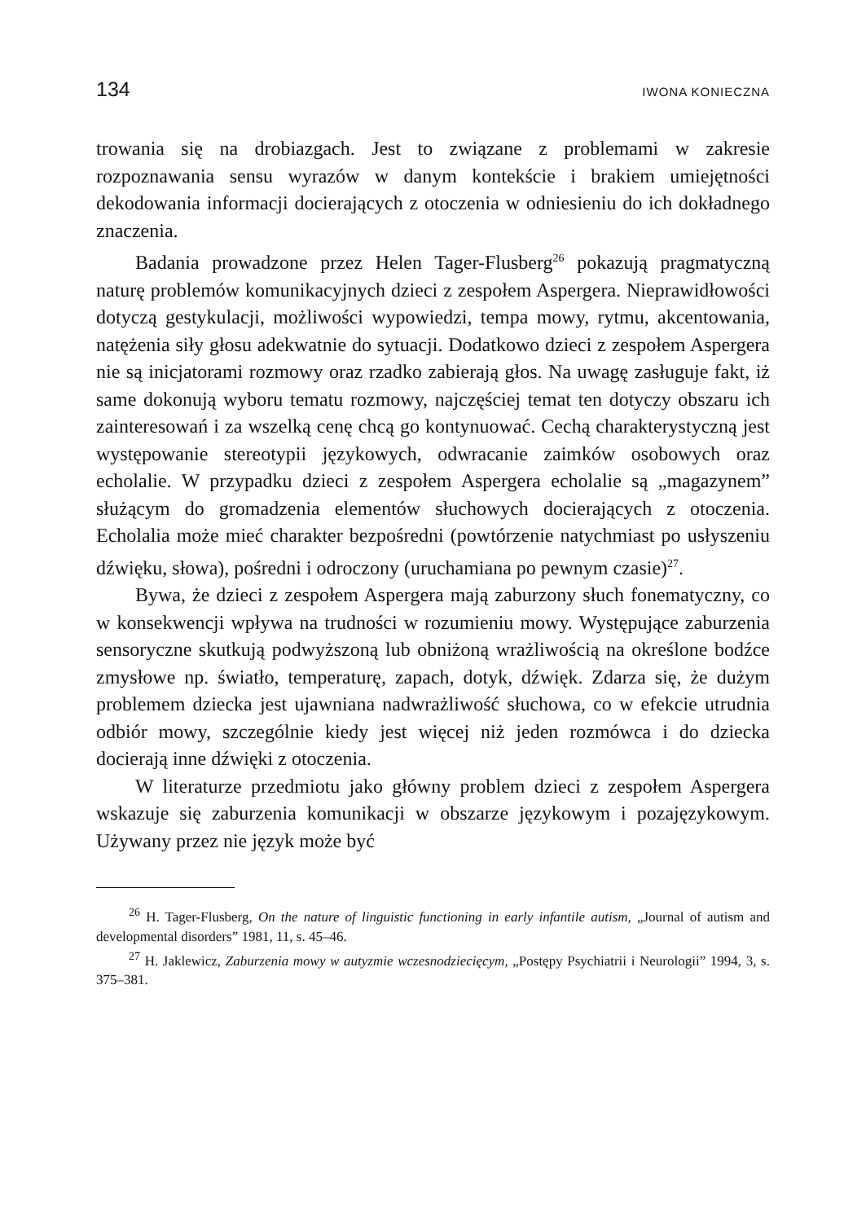134 IWONA KONIECZNA
trowania się na drobiazgach. Jest to związane z problemami w zakresie rozpoznawania sensu wyrazów w danym kontekście i brakiem umiejętności dekodowania informacji docierających z otoczenia w odniesieniu do ich dokładnego znaczenia.
Badania prowadzone przez Helen Tager-Flusberg<sup>26</sup> pokazują pragmatyczną naturę problemów komunikacyjnych dzieci z zespołem Aspergera. Nieprawidłowości dotyczą gestykulacji, możliwości wypowiedzi, tempa mowy, rytmu, akcentowania, natężenia siły głosu adekwatnie do sytuacji. Dodatkowo dzieci z zespołem Aspergera nie są inicjatorami rozmowy oraz rzadko zabierają głos. Na uwagę zasługuje fakt, iż same dokonują wyboru tematu rozmowy, najczęściej temat ten dotyczy obszaru ich zainteresowań i za wszelką cenę chcą go kontynuować. Cechą charakterystyczną jest występowanie stereotypii językowych, odwracanie zaimków osobowych oraz echolalie. W przypadku dzieci z zespołem Aspergera echolalie są „magazynem” służącym do gromadzenia elementów słuchowych docierających z otoczenia. Echolalia może mieć charakter bezpośredni (powtórzenie natychmiast po usłyszeniu dźwięku, słowa), pośredni i odroczony (uruchamiana po pewnym czasie)<sup>27</sup>.
Bywa, że dzieci z zespołem Aspergera mają zaburzony słuch fonematyczny, co w konsekwencji wpływa na trudności w rozumieniu mowy. Występujące zaburzenia sensoryczne skutkują podwyższoną lub obniżoną wrażliwością na określone bodźce zmysłowe np. światło, temperaturę, zapach, dotyk, dźwięk. Zdarza się, że dużym problemem dziecka jest ujawniana nadwrażliwość słuchowa, co w efekcie utrudnia odbiór mowy, szczególnie kiedy jest więcej niż jeden rozmówca i do dziecka docierają inne dźwięki z otoczenia.
W literaturze przedmiotu jako główny problem dzieci z zespołem Aspergera wskazuje się zaburzenia komunikacji w obszarze językowym i pozajęzykowym. Używany przez nie język może być
<sup>26</sup> H. Tager-Flusberg, On the nature of linguistic functioning in early infantile autism, „Journal of autism and developmental disorders” 1981, 11, s. 45–46.
<sup>27</sup> H. Jaklewicz, Zaburzenia mowy w autyzmie wczesnodziecięcym, „Postępy Psychiatrii i Neurologii” 1994, 3, s. 375–381.